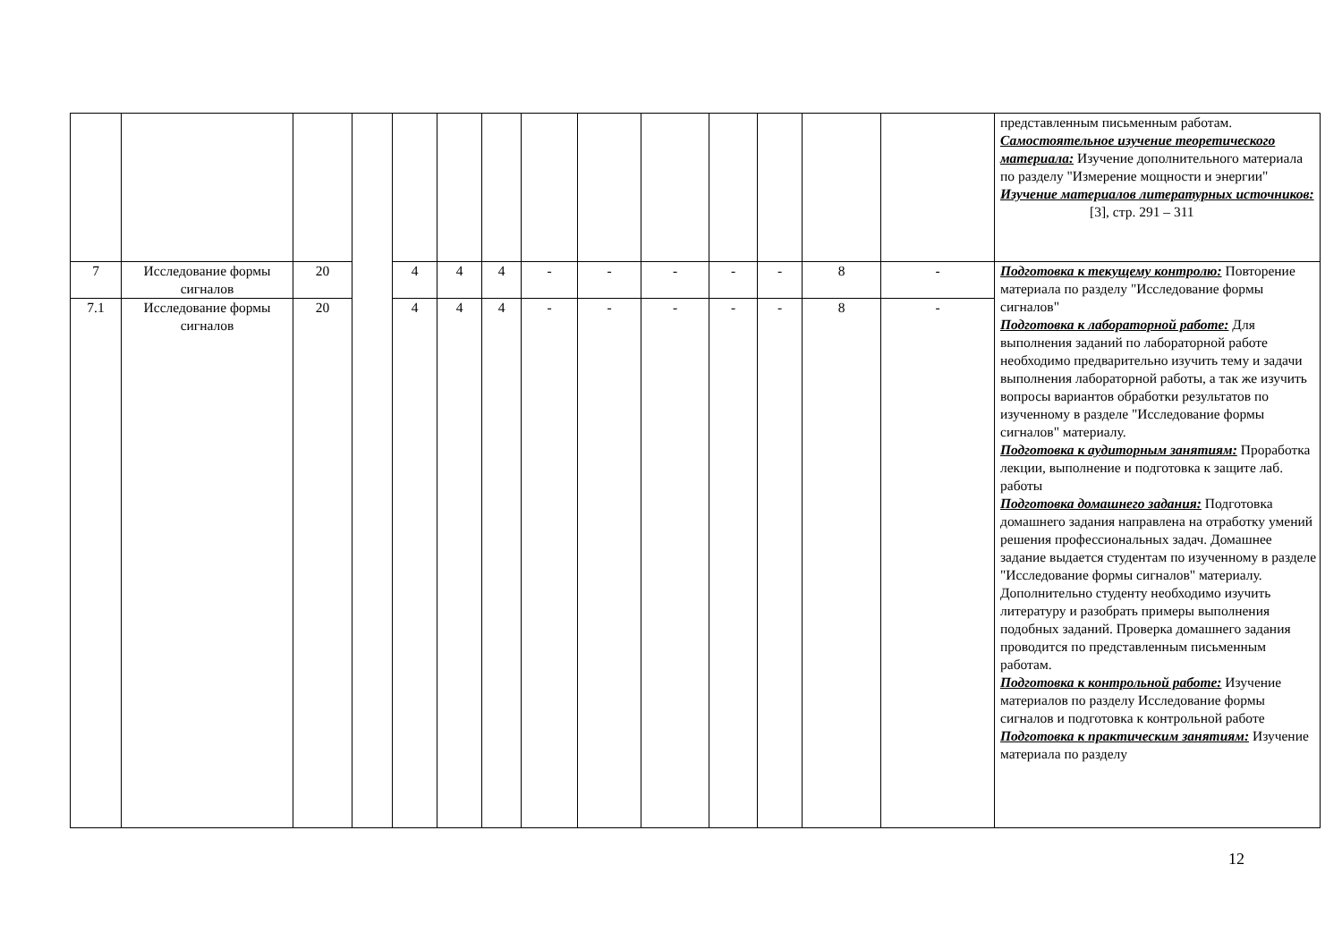| | | | | | | | | | | | | | | представленным письменным работам. Самостоятельное изучение теоретического материала: Изучение дополнительного материала по разделу "Измерение мощности и энергии" Изучение материалов литературных источников: [3], стр. 291 – 311 |
| 7 | Исследование формы сигналов | 20 | | 4 | 4 | 4 | - | - | - | - | - | 8 | - | Подготовка к текущему контролю: Повторение материала по разделу "Исследование формы сигналов" Подготовка к лабораторной работе: Для выполнения заданий по лабораторной работе необходимо предварительно изучить тему и задачи выполнения лабораторной работы, а так же изучить вопросы вариантов обработки результатов по изученному в разделе "Исследование формы сигналов" материалу. Подготовка к аудиторным занятиям: Проработка лекции, выполнение и подготовка к защите лаб. работы Подготовка домашнего задания: Подготовка домашнего задания направлена на отработку умений решения профессиональных задач. Домашнее задание выдается студентам по изученному в разделе "Исследование формы сигналов" материалу. Дополнительно студенту необходимо изучить литературу и разобрать примеры выполнения подобных заданий. Проверка домашнего задания проводится по представленным письменным работам. Подготовка к контрольной работе: Изучение материалов по разделу Исследование формы сигналов и подготовка к контрольной работе Подготовка к практическим занятиям: Изучение материала по разделу |
| 7.1 | Исследование формы сигналов | 20 | | 4 | 4 | 4 | - | - | - | - | - | 8 | - | |
12